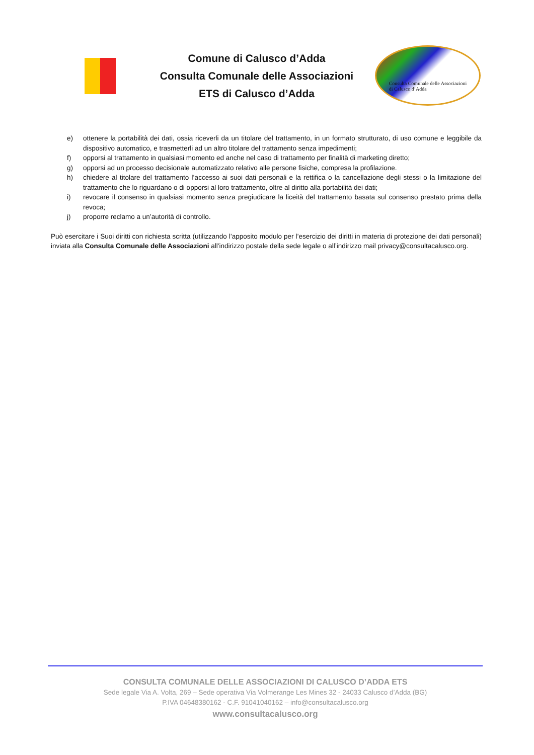Comune di Calusco d’Adda
Consulta Comunale delle Associazioni
ETS di Calusco d’Adda
Consulta Comunale delle Associazioni
di Calusco d’Adda
e) ottenere la portabilità dei dati, ossia riceverli da un titolare del trattamento, in un formato strutturato, di uso comune e leggibile da dispositivo automatico, e trasmetterli ad un altro titolare del trattamento senza impedimenti;
f) opporsi al trattamento in qualsiasi momento ed anche nel caso di trattamento per finalità di marketing diretto;
g) opporsi ad un processo decisionale automatizzato relativo alle persone fisiche, compresa la profilazione.
h) chiedere al titolare del trattamento l’accesso ai suoi dati personali e la rettifica o la cancellazione degli stessi o la limitazione del trattamento che lo riguardano o di opporsi al loro trattamento, oltre al diritto alla portabilità dei dati;
i) revocare il consenso in qualsiasi momento senza pregiudicare la liceità del trattamento basata sul consenso prestato prima della revoca;
j) proporre reclamo a un’autorità di controllo.
Può esercitare i Suoi diritti con richiesta scritta (utilizzando l’apposito modulo per l’esercizio dei diritti in materia di protezione dei dati personali) inviata alla Consulta Comunale delle Associazioni all'indirizzo postale della sede legale o all’indirizzo mail privacy@consultacalusco.org.
CONSULTA COMUNALE DELLE ASSOCIAZIONI DI CALUSCO D’ADDA ETS
Sede legale Via A. Volta, 269 – Sede operativa Via Volmerange Les Mines 32 - 24033 Calusco d’Adda (BG)
P.IVA 04648380162 - C.F. 91041040162 – info@consultacalusco.org
www.consultacalusco.org